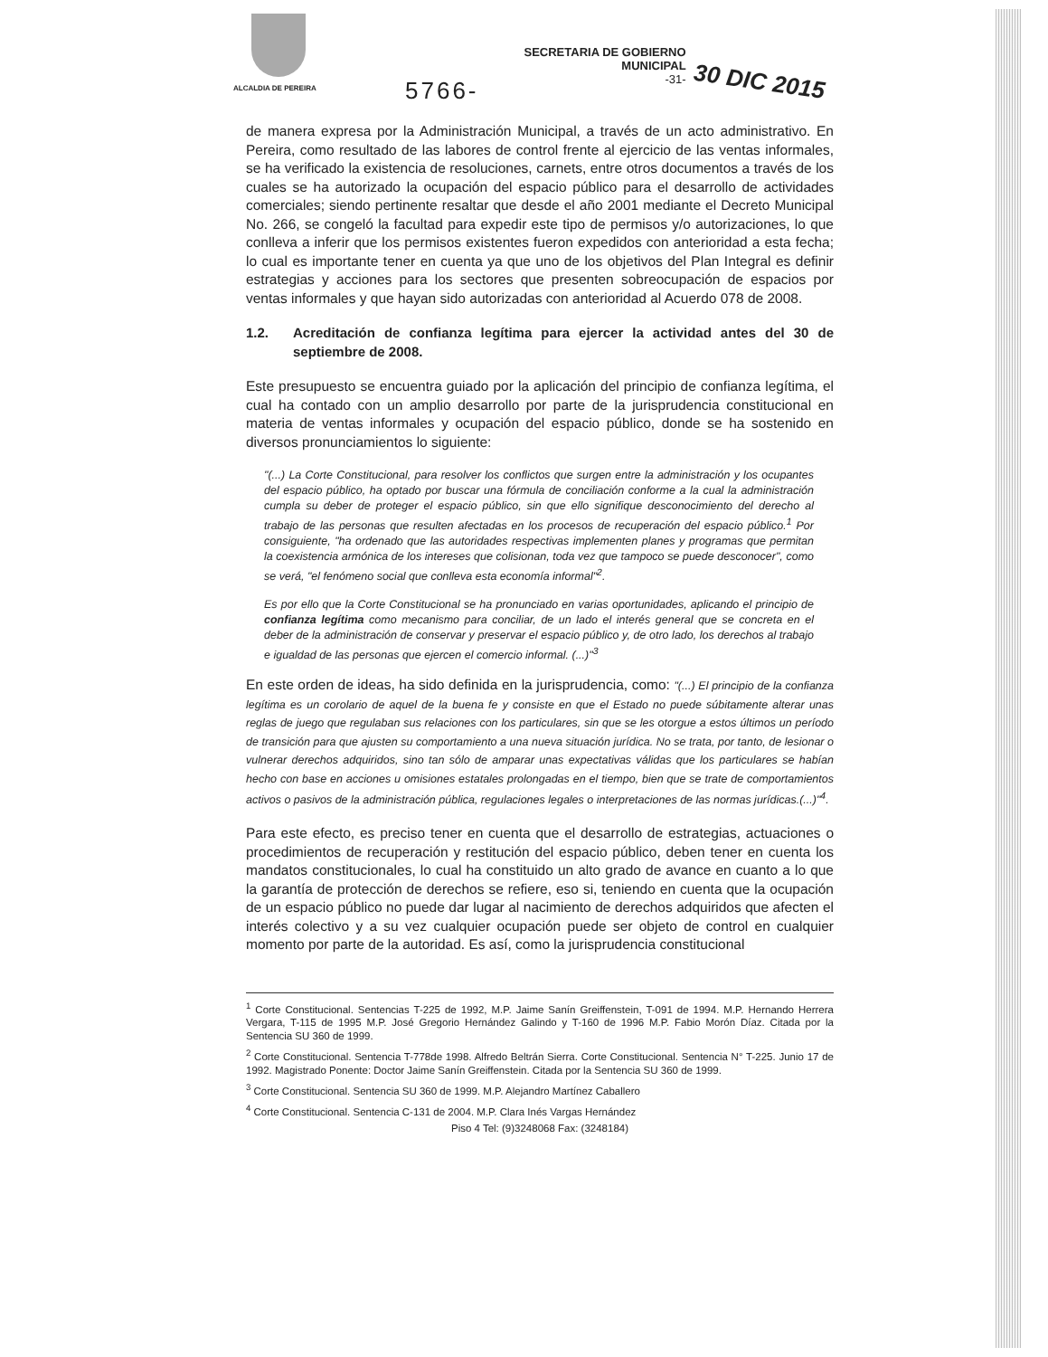ALCALDIA DE PEREIRA
5766-
SECRETARIA DE GOBIERNO
MUNICIPAL
-31-
30 DIC 2015
de manera expresa por la Administración Municipal, a través de un acto administrativo. En Pereira, como resultado de las labores de control frente al ejercicio de las ventas informales, se ha verificado la existencia de resoluciones, carnets, entre otros documentos a través de los cuales se ha autorizado la ocupación del espacio público para el desarrollo de actividades comerciales; siendo pertinente resaltar que desde el año 2001 mediante el Decreto Municipal No. 266, se congeló la facultad para expedir este tipo de permisos y/o autorizaciones, lo que conlleva a inferir que los permisos existentes fueron expedidos con anterioridad a esta fecha; lo cual es importante tener en cuenta ya que uno de los objetivos del Plan Integral es definir estrategias y acciones para los sectores que presenten sobreocupación de espacios por ventas informales y que hayan sido autorizadas con anterioridad al Acuerdo 078 de 2008.
1.2. Acreditación de confianza legítima para ejercer la actividad antes del 30 de septiembre de 2008.
Este presupuesto se encuentra guiado por la aplicación del principio de confianza legítima, el cual ha contado con un amplio desarrollo por parte de la jurisprudencia constitucional en materia de ventas informales y ocupación del espacio público, donde se ha sostenido en diversos pronunciamientos lo siguiente:
"(...) La Corte Constitucional, para resolver los conflictos que surgen entre la administración y los ocupantes del espacio público, ha optado por buscar una fórmula de conciliación conforme a la cual la administración cumpla su deber de proteger el espacio público, sin que ello signifique desconocimiento del derecho al trabajo de las personas que resulten afectadas en los procesos de recuperación del espacio público.<sup>1</sup> Por consiguiente, "ha ordenado que las autoridades respectivas implementen planes y programas que permitan la coexistencia armónica de los intereses que colisionan, toda vez que tampoco se puede desconocer", como se verá, "el fenómeno social que conlleva esta economía informal"<sup>2</sup>.
Es por ello que la Corte Constitucional se ha pronunciado en varias oportunidades, aplicando el principio de confianza legítima como mecanismo para conciliar, de un lado el interés general que se concreta en el deber de la administración de conservar y preservar el espacio público y, de otro lado, los derechos al trabajo e igualdad de las personas que ejercen el comercio informal. (...)"<sup>3</sup>
En este orden de ideas, ha sido definida en la jurisprudencia, como: "(...) El principio de la confianza legítima es un corolario de aquel de la buena fe y consiste en que el Estado no puede súbitamente alterar unas reglas de juego que regulaban sus relaciones con los particulares, sin que se les otorgue a estos últimos un período de transición para que ajusten su comportamiento a una nueva situación jurídica. No se trata, por tanto, de lesionar o vulnerar derechos adquiridos, sino tan sólo de amparar unas expectativas válidas que los particulares se habían hecho con base en acciones u omisiones estatales prolongadas en el tiempo, bien que se trate de comportamientos activos o pasivos de la administración pública, regulaciones legales o interpretaciones de las normas jurídicas.(...)"<sup>4</sup>.
Para este efecto, es preciso tener en cuenta que el desarrollo de estrategias, actuaciones o procedimientos de recuperación y restitución del espacio público, deben tener en cuenta los mandatos constitucionales, lo cual ha constituido un alto grado de avance en cuanto a lo que la garantía de protección de derechos se refiere, eso si, teniendo en cuenta que la ocupación de un espacio público no puede dar lugar al nacimiento de derechos adquiridos que afecten el interés colectivo y a su vez cualquier ocupación puede ser objeto de control en cualquier momento por parte de la autoridad. Es así, como la jurisprudencia constitucional
<sup>1</sup> Corte Constitucional. Sentencias T-225 de 1992, M.P. Jaime Sanín Greiffenstein, T-091 de 1994. M.P. Hernando Herrera Vergara, T-115 de 1995 M.P. José Gregorio Hernández Galindo y T-160 de 1996 M.P. Fabio Morón Díaz. Citada por la Sentencia SU 360 de 1999.
<sup>2</sup> Corte Constitucional. Sentencia T-778de 1998. Alfredo Beltrán Sierra. Corte Constitucional. Sentencia N° T-225. Junio 17 de 1992. Magistrado Ponente: Doctor Jaime Sanín Greiffenstein. Citada por la Sentencia SU 360 de 1999.
<sup>3</sup> Corte Constitucional. Sentencia SU 360 de 1999. M.P. Alejandro Martínez Caballero
<sup>4</sup> Corte Constitucional. Sentencia C-131 de 2004. M.P. Clara Inés Vargas Hernández
Piso 4 Tel: (9)3248068 Fax: (3248184)